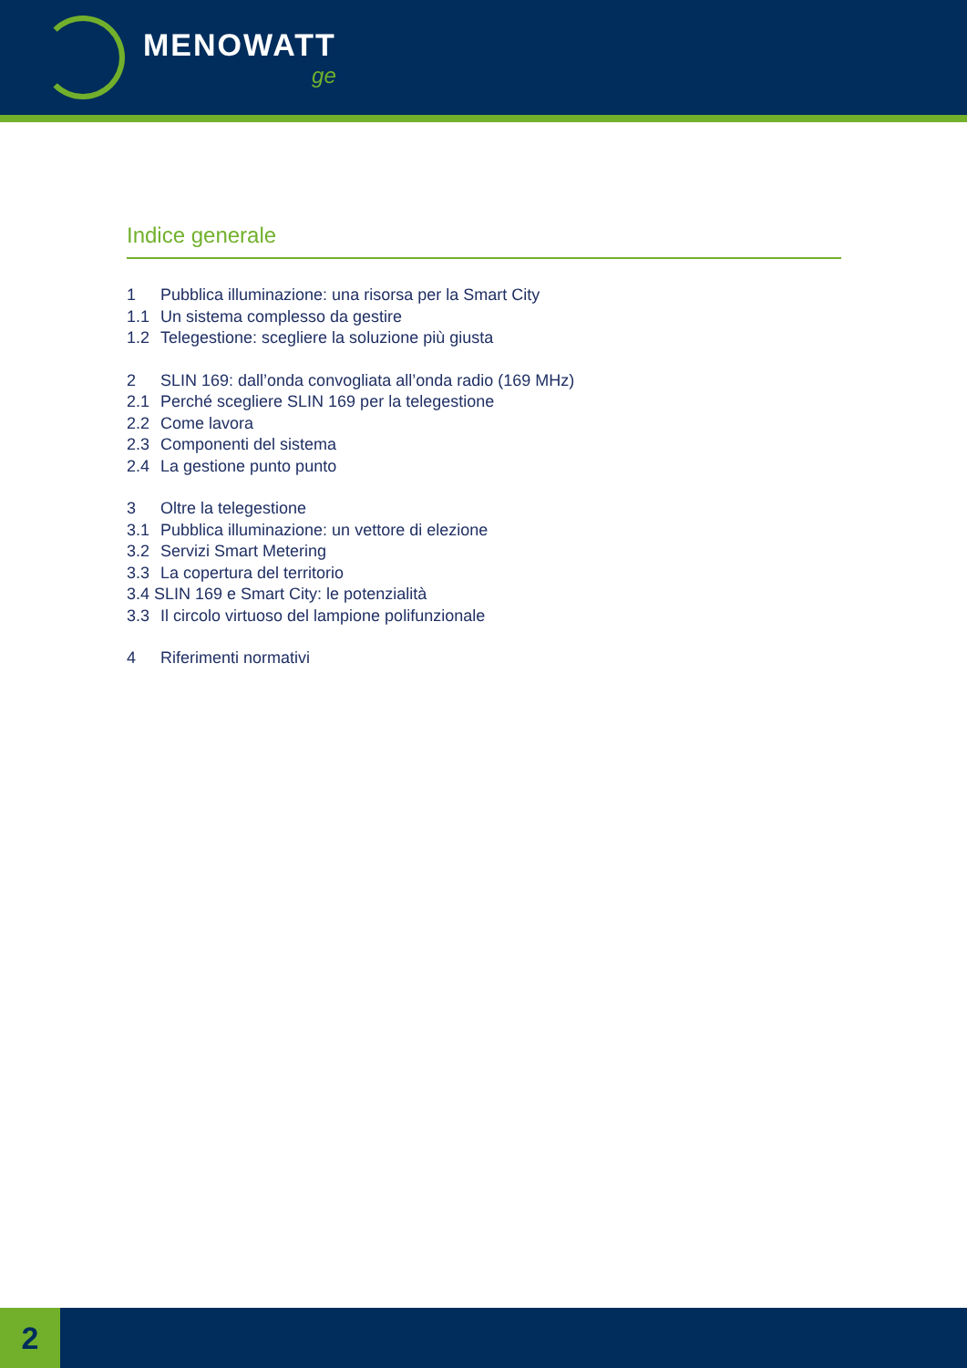MENOWATT
ge
Indice generale
1 Pubblica illuminazione: una risorsa per la Smart City
1.1 Un sistema complesso da gestire
1.2 Telegestione: scegliere la soluzione più giusta
2 SLIN 169: dall’onda convogliata all’onda radio (169 MHz)
2.1 Perché scegliere SLIN 169 per la telegestione
2.2 Come lavora
2.3 Componenti del sistema
2.4 La gestione punto punto
3 Oltre la telegestione
3.1 Pubblica illuminazione: un vettore di elezione
3.2 Servizi Smart Metering
3.3 La copertura del territorio
3.4 SLIN 169 e Smart City: le potenzialità
3.3 Il circolo virtuoso del lampione polifunzionale
4 Riferimenti normativi
2